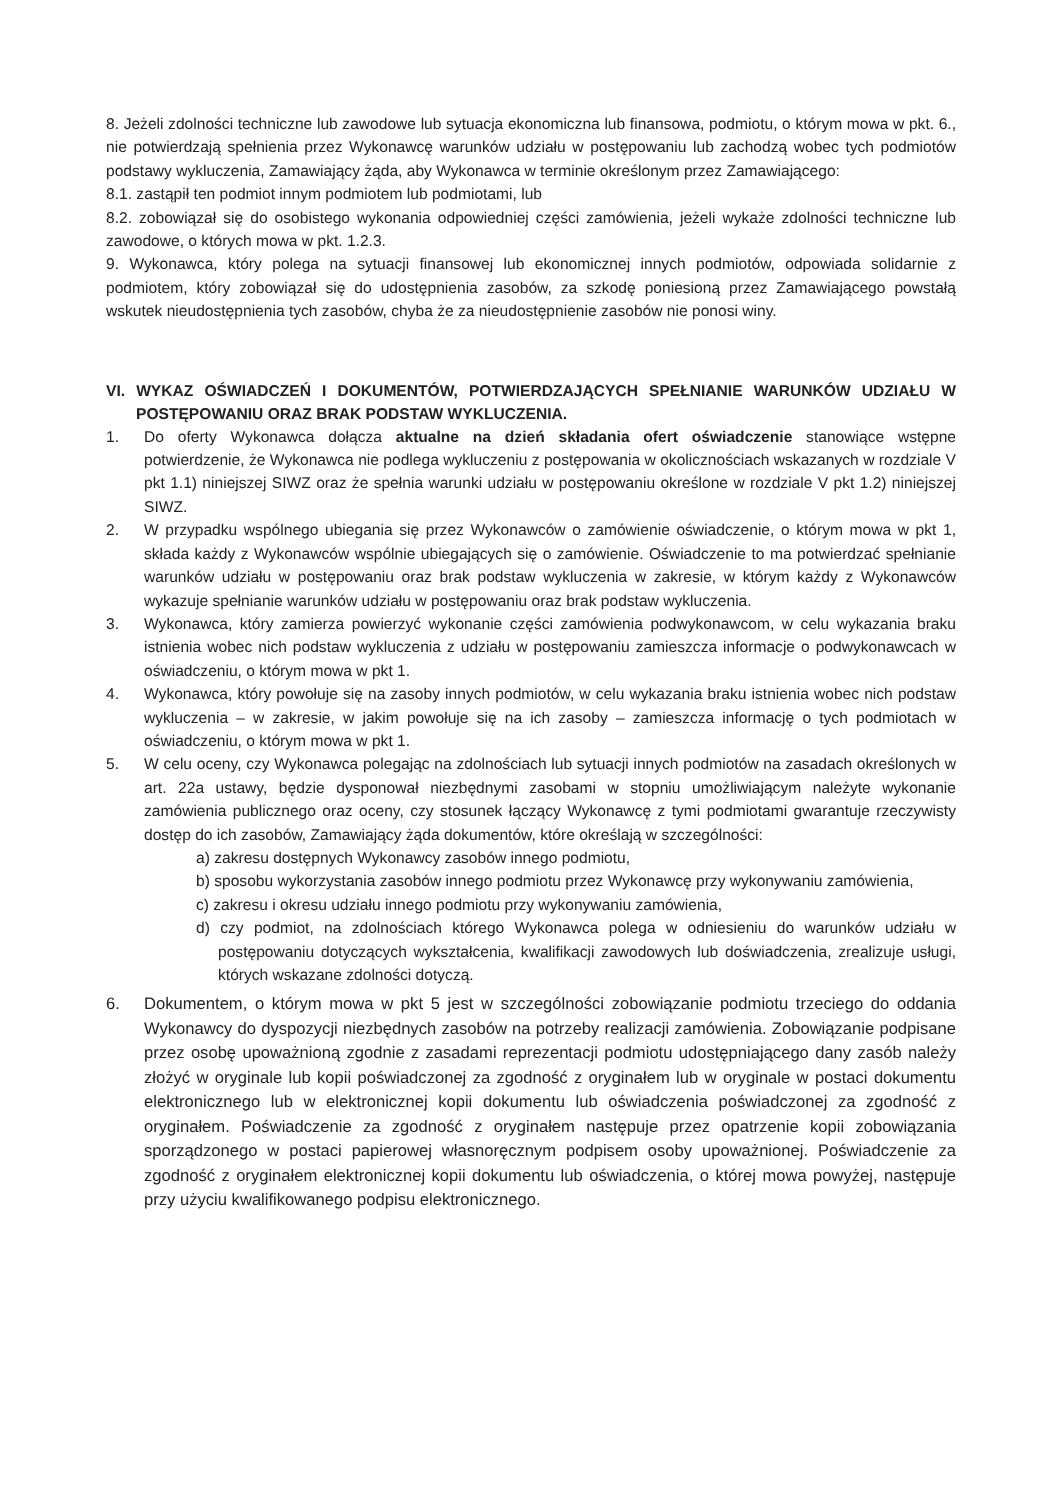8. Jeżeli zdolności techniczne lub zawodowe lub sytuacja ekonomiczna lub finansowa, podmiotu, o którym mowa w pkt. 6., nie potwierdzają spełnienia przez Wykonawcę warunków udziału w postępowaniu lub zachodzą wobec tych podmiotów podstawy wykluczenia, Zamawiający żąda, aby Wykonawca w terminie określonym przez Zamawiającego:
8.1. zastąpił ten podmiot innym podmiotem lub podmiotami, lub
8.2. zobowiązał się do osobistego wykonania odpowiedniej części zamówienia, jeżeli wykaże zdolności techniczne lub zawodowe, o których mowa w pkt. 1.2.3.
9. Wykonawca, który polega na sytuacji finansowej lub ekonomicznej innych podmiotów, odpowiada solidarnie z podmiotem, który zobowiązał się do udostępnienia zasobów, za szkodę poniesioną przez Zamawiającego powstałą wskutek nieudostępnienia tych zasobów, chyba że za nieudostępnienie zasobów nie ponosi winy.
VI. WYKAZ OŚWIADCZEŃ I DOKUMENTÓW, POTWIERDZAJĄCYCH SPEŁNIANIE WARUNKÓW UDZIAŁU W POSTĘPOWANIU ORAZ BRAK PODSTAW WYKLUCZENIA.
1. Do oferty Wykonawca dołącza aktualne na dzień składania ofert oświadczenie stanowiące wstępne potwierdzenie, że Wykonawca nie podlega wykluczeniu z postępowania w okolicznościach wskazanych w rozdziale V pkt 1.1) niniejszej SIWZ oraz że spełnia warunki udziału w postępowaniu określone w rozdziale V pkt 1.2) niniejszej SIWZ.
2. W przypadku wspólnego ubiegania się przez Wykonawców o zamówienie oświadczenie, o którym mowa w pkt 1, składa każdy z Wykonawców wspólnie ubiegających się o zamówienie. Oświadczenie to ma potwierdzać spełnianie warunków udziału w postępowaniu oraz brak podstaw wykluczenia w zakresie, w którym każdy z Wykonawców wykazuje spełnianie warunków udziału w postępowaniu oraz brak podstaw wykluczenia.
3. Wykonawca, który zamierza powierzyć wykonanie części zamówienia podwykonawcom, w celu wykazania braku istnienia wobec nich podstaw wykluczenia z udziału w postępowaniu zamieszcza informacje o podwykonawcach w oświadczeniu, o którym mowa w pkt 1.
4. Wykonawca, który powołuje się na zasoby innych podmiotów, w celu wykazania braku istnienia wobec nich podstaw wykluczenia – w zakresie, w jakim powołuje się na ich zasoby – zamieszcza informację o tych podmiotach w oświadczeniu, o którym mowa w pkt 1.
5. W celu oceny, czy Wykonawca polegając na zdolnościach lub sytuacji innych podmiotów na zasadach określonych w art. 22a ustawy, będzie dysponował niezbędnymi zasobami w stopniu umożliwiającym należyte wykonanie zamówienia publicznego oraz oceny, czy stosunek łączący Wykonawcę z tymi podmiotami gwarantuje rzeczywisty dostęp do ich zasobów, Zamawiający żąda dokumentów, które określają w szczególności:
a) zakresu dostępnych Wykonawcy zasobów innego podmiotu,
b) sposobu wykorzystania zasobów innego podmiotu przez Wykonawcę przy wykonywaniu zamówienia,
c) zakresu i okresu udziału innego podmiotu przy wykonywaniu zamówienia,
d) czy podmiot, na zdolnościach którego Wykonawca polega w odniesieniu do warunków udziału w postępowaniu dotyczących wykształcenia, kwalifikacji zawodowych lub doświadczenia, zrealizuje usługi, których wskazane zdolności dotyczą.
6. Dokumentem, o którym mowa w pkt 5 jest w szczególności zobowiązanie podmiotu trzeciego do oddania Wykonawcy do dyspozycji niezbędnych zasobów na potrzeby realizacji zamówienia. Zobowiązanie podpisane przez osobę upoważnioną zgodnie z zasadami reprezentacji podmiotu udostępniającego dany zasób należy złożyć w oryginale lub kopii poświadczonej za zgodność z oryginałem lub w oryginale w postaci dokumentu elektronicznego lub w elektronicznej kopii dokumentu lub oświadczenia poświadczonej za zgodność z oryginałem. Poświadczenie za zgodność z oryginałem następuje przez opatrzenie kopii zobowiązania sporządzonego w postaci papierowej własnoręcznym podpisem osoby upoważnionej. Poświadczenie za zgodność z oryginałem elektronicznej kopii dokumentu lub oświadczenia, o której mowa powyżej, następuje przy użyciu kwalifikowanego podpisu elektronicznego.